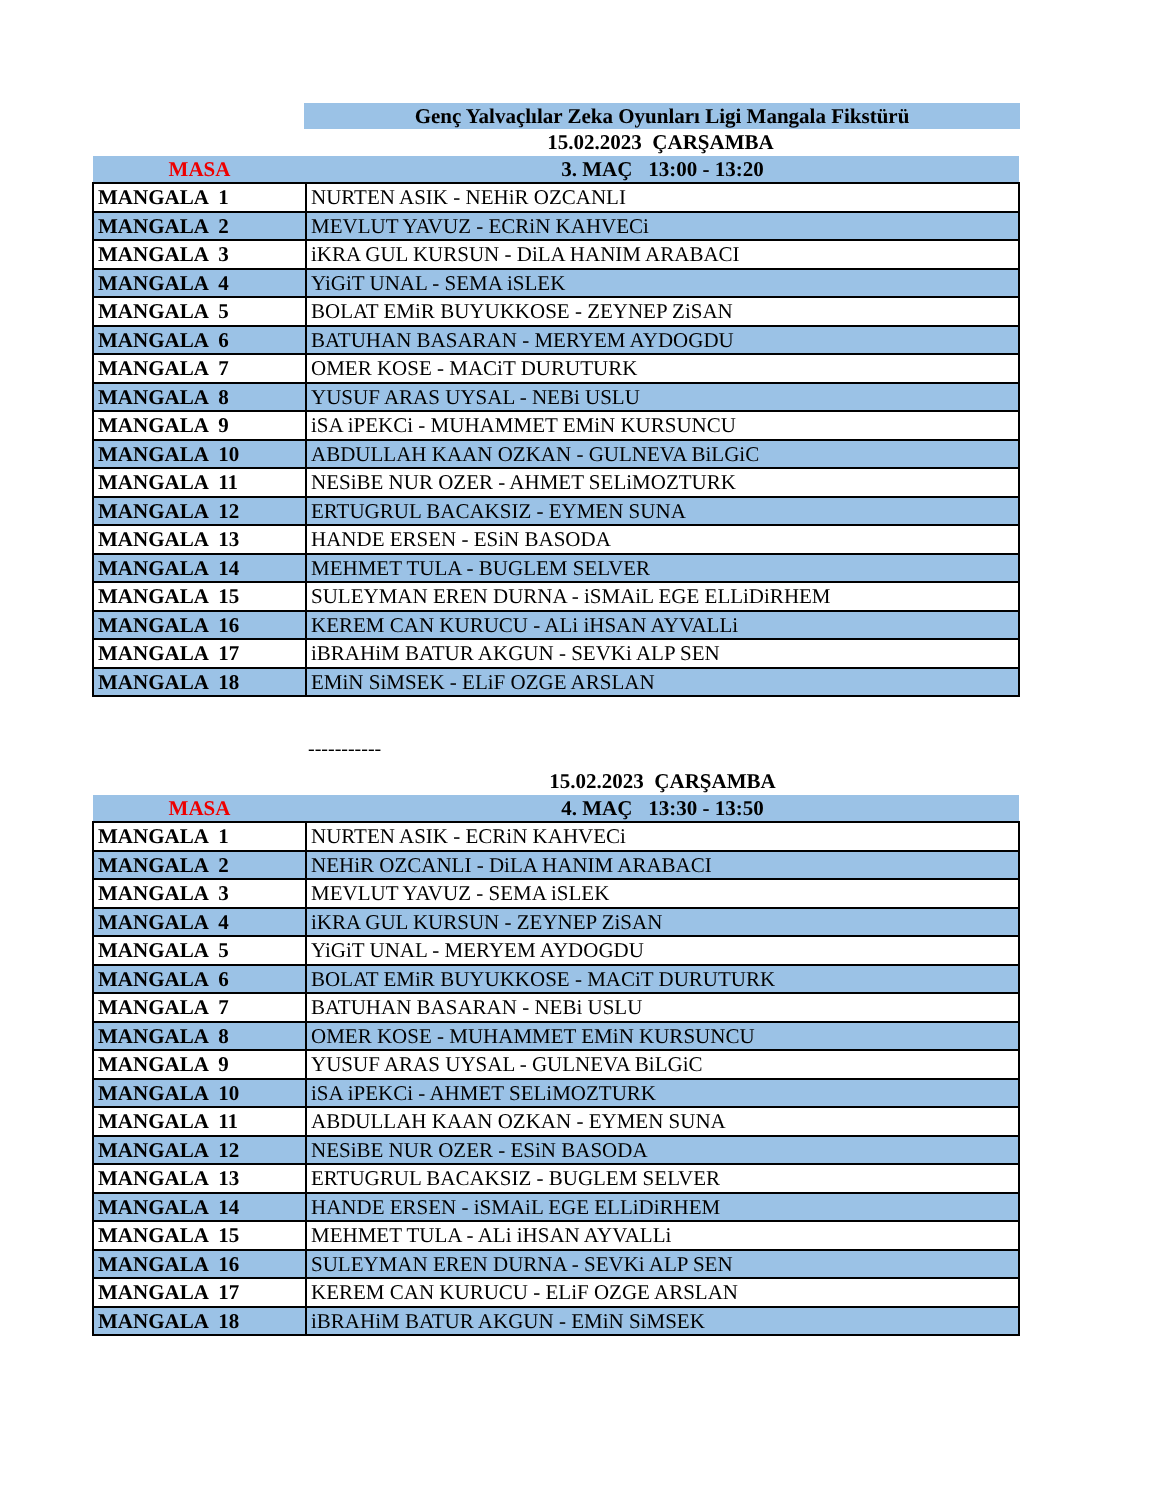Genç Yalvaçlılar Zeka Oyunları Ligi Mangala Fikstürü
| | 15.02.2023 ÇARŞAMBA |
| MASA | 3. MAÇ 13:00 - 13:20 |
| MANGALA 1 | NURTEN ASIK - NEHiR OZCANLI |
| MANGALA 2 | MEVLUT YAVUZ - ECRiN KAHVECi |
| MANGALA 3 | iKRA GUL KURSUN - DiLA HANIM ARABACI |
| MANGALA 4 | YiGiT UNAL - SEMA iSLEK |
| MANGALA 5 | BOLAT EMiR BUYUKKOSE - ZEYNEP ZiSAN |
| MANGALA 6 | BATUHAN BASARAN - MERYEM AYDOGDU |
| MANGALA 7 | OMER KOSE - MACiT DURUTURK |
| MANGALA 8 | YUSUF ARAS UYSAL - NEBi USLU |
| MANGALA 9 | iSA iPEKCi - MUHAMMET EMiN KURSUNCU |
| MANGALA 10 | ABDULLAH KAAN OZKAN - GULNEVA BiLGiC |
| MANGALA 11 | NESiBE NUR OZER - AHMET SELiMOZTURK |
| MANGALA 12 | ERTUGRUL BACAKSIZ - EYMEN SUNA |
| MANGALA 13 | HANDE ERSEN - ESiN BASODA |
| MANGALA 14 | MEHMET TULA - BUGLEM SELVER |
| MANGALA 15 | SULEYMAN EREN DURNA - iSMAiL EGE ELLiDiRHEM |
| MANGALA 16 | KEREM CAN KURUCU - ALi iHSAN AYVALLi |
| MANGALA 17 | iBRAHiM BATUR AKGUN - SEVKi ALP SEN |
| MANGALA 18 | EMiN SiMSEK - ELiF OZGE ARSLAN |
-----------
| | 15.02.2023 ÇARŞAMBA |
| MASA | 4. MAÇ 13:30 - 13:50 |
| MANGALA 1 | NURTEN ASIK - ECRiN KAHVECi |
| MANGALA 2 | NEHiR OZCANLI - DiLA HANIM ARABACI |
| MANGALA 3 | MEVLUT YAVUZ - SEMA iSLEK |
| MANGALA 4 | iKRA GUL KURSUN - ZEYNEP ZiSAN |
| MANGALA 5 | YiGiT UNAL - MERYEM AYDOGDU |
| MANGALA 6 | BOLAT EMiR BUYUKKOSE - MACiT DURUTURK |
| MANGALA 7 | BATUHAN BASARAN - NEBi USLU |
| MANGALA 8 | OMER KOSE - MUHAMMET EMiN KURSUNCU |
| MANGALA 9 | YUSUF ARAS UYSAL - GULNEVA BiLGiC |
| MANGALA 10 | iSA iPEKCi - AHMET SELiMOZTURK |
| MANGALA 11 | ABDULLAH KAAN OZKAN - EYMEN SUNA |
| MANGALA 12 | NESiBE NUR OZER - ESiN BASODA |
| MANGALA 13 | ERTUGRUL BACAKSIZ - BUGLEM SELVER |
| MANGALA 14 | HANDE ERSEN - iSMAiL EGE ELLiDiRHEM |
| MANGALA 15 | MEHMET TULA - ALi iHSAN AYVALLi |
| MANGALA 16 | SULEYMAN EREN DURNA - SEVKi ALP SEN |
| MANGALA 17 | KEREM CAN KURUCU - ELiF OZGE ARSLAN |
| MANGALA 18 | iBRAHiM BATUR AKGUN - EMiN SiMSEK |